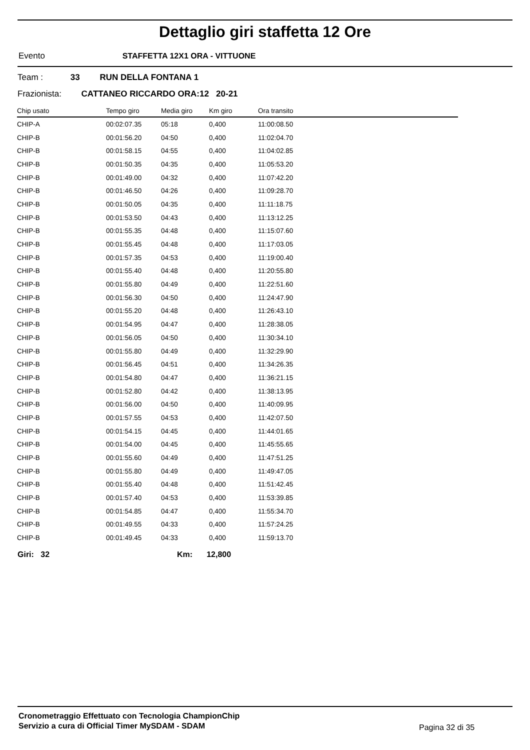Dettaglio giri staffetta 12 Ore
Evento STAFFETTA 12X1 ORA - VITTUONE
Team : 33 RUN DELLA FONTANA 1
Frazionista: CATTANEO RICCARDO ORA:12 20-21
| Chip usato | Tempo giro | Media giro | Km giro | Ora transito |
| --- | --- | --- | --- | --- |
| CHIP-A | 00:02:07.35 | 05:18 | 0,400 | 11:00:08.50 |
| CHIP-B | 00:01:56.20 | 04:50 | 0,400 | 11:02:04.70 |
| CHIP-B | 00:01:58.15 | 04:55 | 0,400 | 11:04:02.85 |
| CHIP-B | 00:01:50.35 | 04:35 | 0,400 | 11:05:53.20 |
| CHIP-B | 00:01:49.00 | 04:32 | 0,400 | 11:07:42.20 |
| CHIP-B | 00:01:46.50 | 04:26 | 0,400 | 11:09:28.70 |
| CHIP-B | 00:01:50.05 | 04:35 | 0,400 | 11:11:18.75 |
| CHIP-B | 00:01:53.50 | 04:43 | 0,400 | 11:13:12.25 |
| CHIP-B | 00:01:55.35 | 04:48 | 0,400 | 11:15:07.60 |
| CHIP-B | 00:01:55.45 | 04:48 | 0,400 | 11:17:03.05 |
| CHIP-B | 00:01:57.35 | 04:53 | 0,400 | 11:19:00.40 |
| CHIP-B | 00:01:55.40 | 04:48 | 0,400 | 11:20:55.80 |
| CHIP-B | 00:01:55.80 | 04:49 | 0,400 | 11:22:51.60 |
| CHIP-B | 00:01:56.30 | 04:50 | 0,400 | 11:24:47.90 |
| CHIP-B | 00:01:55.20 | 04:48 | 0,400 | 11:26:43.10 |
| CHIP-B | 00:01:54.95 | 04:47 | 0,400 | 11:28:38.05 |
| CHIP-B | 00:01:56.05 | 04:50 | 0,400 | 11:30:34.10 |
| CHIP-B | 00:01:55.80 | 04:49 | 0,400 | 11:32:29.90 |
| CHIP-B | 00:01:56.45 | 04:51 | 0,400 | 11:34:26.35 |
| CHIP-B | 00:01:54.80 | 04:47 | 0,400 | 11:36:21.15 |
| CHIP-B | 00:01:52.80 | 04:42 | 0,400 | 11:38:13.95 |
| CHIP-B | 00:01:56.00 | 04:50 | 0,400 | 11:40:09.95 |
| CHIP-B | 00:01:57.55 | 04:53 | 0,400 | 11:42:07.50 |
| CHIP-B | 00:01:54.15 | 04:45 | 0,400 | 11:44:01.65 |
| CHIP-B | 00:01:54.00 | 04:45 | 0,400 | 11:45:55.65 |
| CHIP-B | 00:01:55.60 | 04:49 | 0,400 | 11:47:51.25 |
| CHIP-B | 00:01:55.80 | 04:49 | 0,400 | 11:49:47.05 |
| CHIP-B | 00:01:55.40 | 04:48 | 0,400 | 11:51:42.45 |
| CHIP-B | 00:01:57.40 | 04:53 | 0,400 | 11:53:39.85 |
| CHIP-B | 00:01:54.85 | 04:47 | 0,400 | 11:55:34.70 |
| CHIP-B | 00:01:49.55 | 04:33 | 0,400 | 11:57:24.25 |
| CHIP-B | 00:01:49.45 | 04:33 | 0,400 | 11:59:13.70 |
Giri: 32 Km: 12,800
Cronometraggio Effettuato con Tecnologia ChampionChip
Servizio a cura di Official Timer MySDAM - SDAM
Pagina 32 di 35